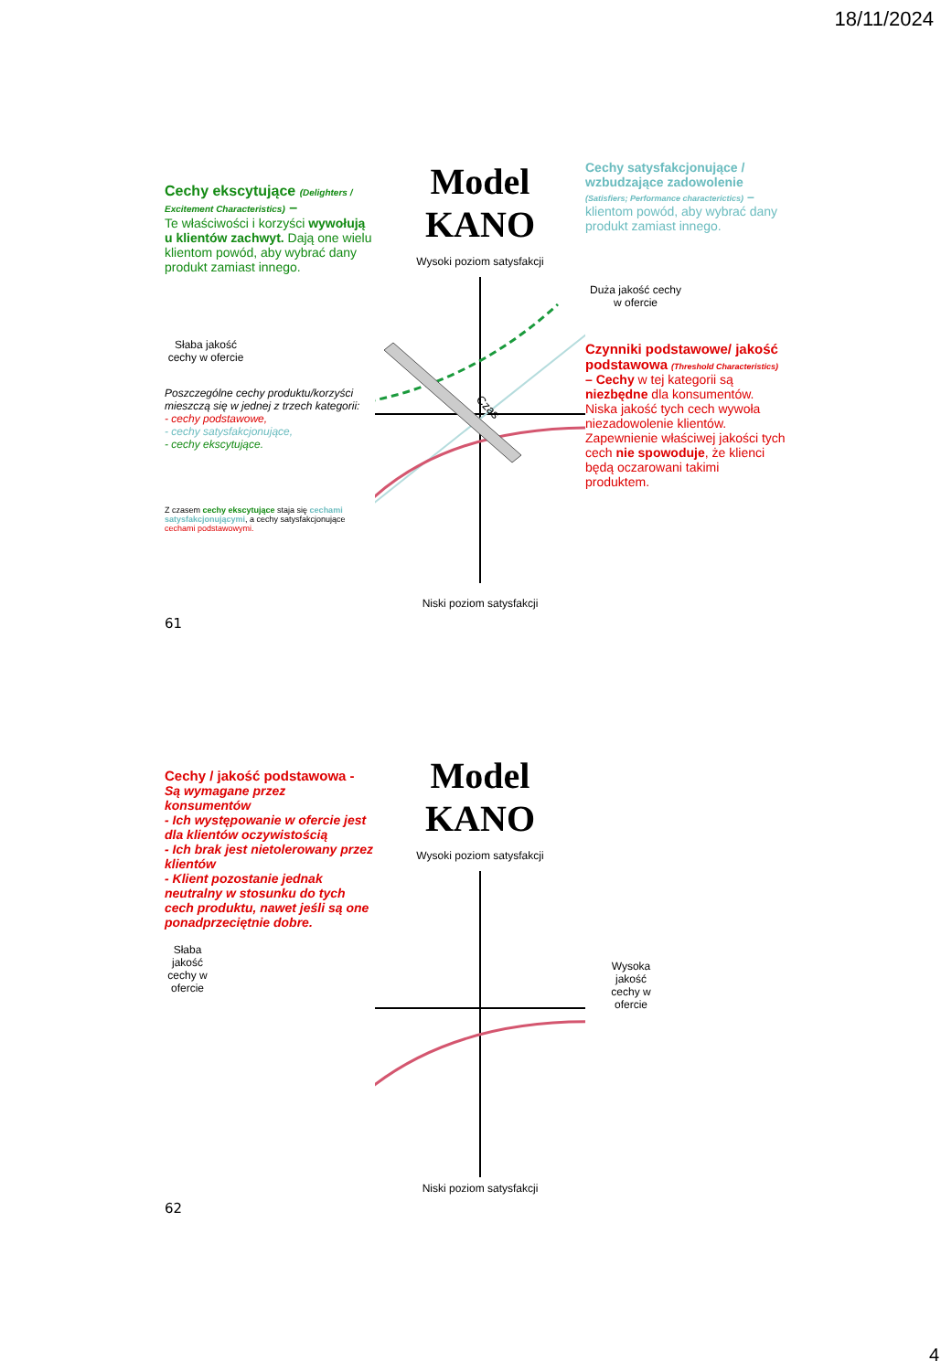18/11/2024
Cechy ekscytujące (Delighters / Excitement Characteristics) –
Te właściwości i korzyści wywołują u klientów zachwyt. Dają one wielu klientom powód, aby wybrać dany produkt zamiast innego.
Słaba jakość cechy w ofercie
Poszczególne cechy produktu/korzyści mieszczą się w jednej z trzech kategorii:
- cechy podstawowe,
- cechy satysfakcjonujące,
- cechy ekscytujące.
Z czasem cechy ekscytujące staja się cechami satysfakcjonującymi, a cechy satysfakcjonujące cechami podstawowymi.
Model KANO
Wysoki poziom satysfakcji
Czas
Niski poziom satysfakcji
Cechy satysfakcjonujące / wzbudzające zadowolenie (Satisfiers; Performance characterictics) –
klientom powód, aby wybrać dany produkt zamiast innego.
Duża jakość cechy w ofercie
Czynniki podstawowe/ jakość podstawowa (Threshold Characteristics) – Cechy w tej kategorii są niezbędne dla konsumentów. Niska jakość tych cech wywoła niezadowolenie klientów. Zapewnienie właściwej jakości tych cech nie spowoduje, że klienci będą oczarowani takimi produktem.
61
Cechy / jakość podstawowa -
Są wymagane przez konsumentów
- Ich występowanie w ofercie jest dla klientów oczywistością
- Ich brak jest nietolerowany przez klientów
- Klient pozostanie jednak neutralny w stosunku do tych cech produktu, nawet jeśli są one ponadprzeciętnie dobre.
Słaba jakość cechy w ofercie
Model KANO
Wysoki poziom satysfakcji
Niski poziom satysfakcji
Wysoka jakość cechy w ofercie
62
4